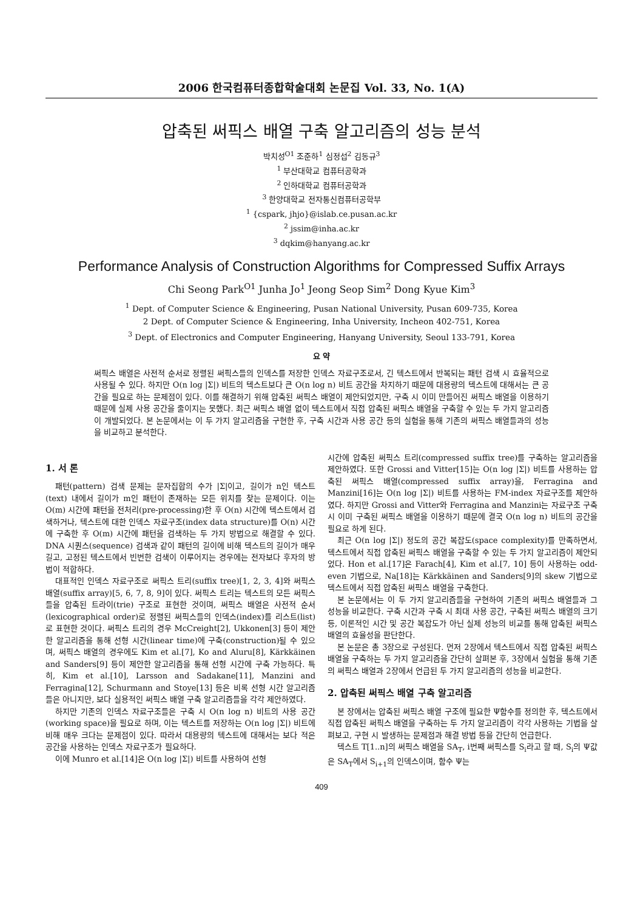2006 한국컴퓨터종합학술대회 논문집 Vol. 33, No. 1(A)
압축된 써픽스 배열 구축 알고리즘의 성능 분석
박치성<sup>O1</sup> 조준하<sup>1</sup> 심정섭<sup>2</sup> 김동규<sup>3</sup>
<sup>1</sup> 부산대학교 컴퓨터공학과
<sup>2</sup> 인하대학교 컴퓨터공학과
<sup>3</sup> 한양대학교 전자통신컴퓨터공학부
<sup>1</sup> {cspark, jhjo}@islab.ce.pusan.ac.kr
<sup>2</sup> jssim@inha.ac.kr
<sup>3</sup> dqkim@hanyang.ac.kr
Performance Analysis of Construction Algorithms for Compressed Suffix Arrays
Chi Seong Park<sup>O1</sup> Junha Jo<sup>1</sup> Jeong Seop Sim<sup>2</sup> Dong Kyue Kim<sup>3</sup>
<sup>1</sup> Dept. of Computer Science & Engineering, Pusan National University, Pusan 609-735, Korea
2 Dept. of Computer Science & Engineering, Inha University, Incheon 402-751, Korea
<sup>3</sup> Dept. of Electronics and Computer Engineering, Hanyang University, Seoul 133-791, Korea
요 약
써픽스 배열은 사전적 순서로 정렬된 써픽스들의 인덱스를 저장한 인덱스 자료구조로서, 긴 텍스트에서 반복되는 패턴 검색 시 효율적으로 사용될 수 있다. 하지만 O(n log |Σ|) 비트의 텍스트보다 큰 O(n log n) 비트 공간을 차지하기 때문에 대용량의 텍스트에 대해서는 큰 공간을 필요로 하는 문제점이 있다. 이를 해결하기 위해 압축된 써픽스 배열이 제안되었지만, 구축 시 이미 만들어진 써픽스 배열을 이용하기 때문에 실제 사용 공간을 줄이지는 못했다. 최근 써픽스 배열 없이 텍스트에서 직접 압축된 써픽스 배열을 구축할 수 있는 두 가지 알고리즘이 개발되었다. 본 논문에서는 이 두 가지 알고리즘을 구현한 후, 구축 시간과 사용 공간 등의 실험을 통해 기존의 써픽스 배열들과의 성능을 비교하고 분석한다.
1. 서 론
패턴(pattern) 검색 문제는 문자집합의 수가 |Σ|이고, 길이가 n인 텍스트(text) 내에서 길이가 m인 패턴이 존재하는 모든 위치를 찾는 문제이다. 이는 O(m) 시간에 패턴을 전처리(pre-processing)한 후 O(n) 시간에 텍스트에서 검색하거나, 텍스트에 대한 인덱스 자료구조(index data structure)를 O(n) 시간에 구축한 후 O(m) 시간에 패턴을 검색하는 두 가지 방법으로 해결할 수 있다. DNA 시퀀스(sequence) 검색과 같이 패턴의 길이에 비해 텍스트의 길이가 매우 길고, 고정된 텍스트에서 빈번한 검색이 이루어지는 경우에는 전자보다 후자의 방법이 적합하다.
대표적인 인덱스 자료구조로 써픽스 트리(suffix tree)[1, 2, 3, 4]와 써픽스 배열(suffix array)[5, 6, 7, 8, 9]이 있다. 써픽스 트리는 텍스트의 모든 써픽스들을 압축된 트라이(trie) 구조로 표현한 것이며, 써픽스 배열은 사전적 순서(lexicographical order)로 정렬된 써픽스들의 인덱스(index)를 리스트(list)로 표현한 것이다. 써픽스 트리의 경우 McCreight[2], Ukkonen[3] 등이 제안한 알고리즘을 통해 선형 시간(linear time)에 구축(construction)될 수 있으며, 써픽스 배열의 경우에도 Kim et al.[7], Ko and Aluru[8], Kärkkäinen and Sanders[9] 등이 제안한 알고리즘을 통해 선형 시간에 구축 가능하다. 특히, Kim et al.[10], Larsson and Sadakane[11], Manzini and Ferragina[12], Schurmann and Stoye[13] 등은 비록 선형 시간 알고리즘들은 아니지만, 보다 실용적인 써픽스 배열 구축 알고리즘들을 각각 제안하였다.
하지만 기존의 인덱스 자료구조들은 구축 시 O(n log n) 비트의 사용 공간(working space)을 필요로 하며, 이는 텍스트를 저장하는 O(n log |Σ|) 비트에 비해 매우 크다는 문제점이 있다. 따라서 대용량의 텍스트에 대해서는 보다 적은 공간을 사용하는 인덱스 자료구조가 필요하다.
이에 Munro et al.[14]은 O(n log |Σ|) 비트를 사용하여 선형
시간에 압축된 써픽스 트리(compressed suffix tree)를 구축하는 알고리즘을 제안하였다. 또한 Grossi and Vitter[15]는 O(n log |Σ|) 비트를 사용하는 압축된 써픽스 배열(compressed suffix array)을, Ferragina and Manzini[16]는 O(n log |Σ|) 비트를 사용하는 FM-index 자료구조를 제안하였다. 하지만 Grossi and Vitter와 Ferragina and Manzini는 자료구조 구축 시 이미 구축된 써픽스 배열을 이용하기 때문에 결국 O(n log n) 비트의 공간을 필요로 하게 된다.
최근 O(n log |Σ|) 정도의 공간 복잡도(space complexity)를 만족하면서, 텍스트에서 직접 압축된 써픽스 배열을 구축할 수 있는 두 가지 알고리즘이 제안되었다. Hon et al.[17]은 Farach[4], Kim et al.[7, 10] 등이 사용하는 odd-even 기법으로, Na[18]는 Kärkkäinen and Sanders[9]의 skew 기법으로 텍스트에서 직접 압축된 써픽스 배열을 구축한다.
본 논문에서는 이 두 가지 알고리즘들을 구현하여 기존의 써픽스 배열들과 그 성능을 비교한다. 구축 시간과 구축 시 최대 사용 공간, 구축된 써픽스 배열의 크기 등, 이론적인 시간 및 공간 복잡도가 아닌 실제 성능의 비교를 통해 압축된 써픽스 배열의 효율성을 판단한다.
본 논문은 총 3장으로 구성된다. 먼저 2장에서 텍스트에서 직접 압축된 써픽스 배열을 구축하는 두 가지 알고리즘을 간단히 살펴본 후, 3장에서 실험을 통해 기존의 써픽스 배열과 2장에서 언급된 두 가지 알고리즘의 성능을 비교한다.
2. 압축된 써픽스 배열 구축 알고리즘
본 장에서는 압축된 써픽스 배열 구조에 필요한 Ψ함수를 정의한 후, 텍스트에서 직접 압축된 써픽스 배열을 구축하는 두 가지 알고리즘이 각각 사용하는 기법을 살펴보고, 구현 시 발생하는 문제점과 해결 방법 등을 간단히 언급한다.
텍스트 T[1..n]의 써픽스 배열을 SA<sub>T</sub>, i번째 써픽스를 S<sub>i</sub>라고 할 때, S<sub>i</sub>의 Ψ값은 SA<sub>T</sub>에서 S<sub>i+1</sub>의 인덱스이며, 함수 Ψ는
409